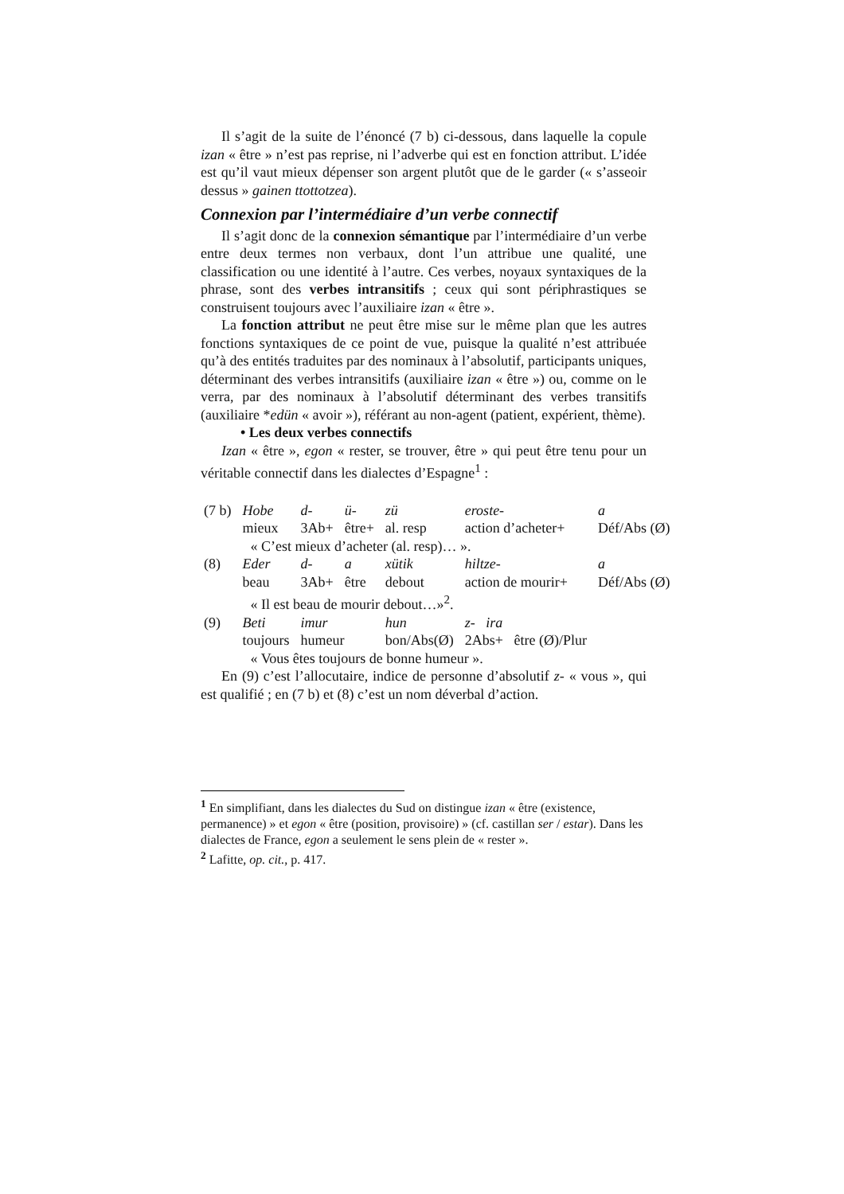Il s’agit de la suite de l’énoncé (7 b) ci-dessous, dans laquelle la copule izan « être » n’est pas reprise, ni l’adverbe qui est en fonction attribut. L’idée est qu’il vaut mieux dépenser son argent plutôt que de le garder (« s’asseoir dessus » gainen ttottotzea).
Connexion par l’intermédiaire d’un verbe connectif
Il s’agit donc de la connexion sémantique par l’intermédiaire d’un verbe entre deux termes non verbaux, dont l’un attribue une qualité, une classification ou une identité à l’autre. Ces verbes, noyaux syntaxiques de la phrase, sont des verbes intransitifs ; ceux qui sont périphrastiques se construisent toujours avec l’auxiliaire izan « être ».
La fonction attribut ne peut être mise sur le même plan que les autres fonctions syntaxiques de ce point de vue, puisque la qualité n’est attribuée qu’à des entités traduites par des nominaux à l’absolutif, participants uniques, déterminant des verbes intransitifs (auxiliaire izan « être ») ou, comme on le verra, par des nominaux à l’absolutif déterminant des verbes transitifs (auxiliaire *edün « avoir »), référant au non-agent (patient, expérient, thème).
• Les deux verbes connectifs
Izan « être », egon « rester, se trouver, être » qui peut être tenu pour un véritable connectif dans les dialectes d’Espagne<sup>1</sup> :
| (7 b) | Hobe | d- | ü- | zü | eroste- | a |
| | mieux | 3Ab+ | être+ | al. resp | action d’acheter+ | Déf/Abs (Ø) |
| | « C’est mieux d’acheter (al. resp)… ». | | | | | |
| (8) | Eder | d- | a | xütik | hiltze- | a |
| | beau | 3Ab+ | être | debout | action de mourir+ | Déf/Abs (Ø) |
| | « Il est beau de mourir debout…»<sup>2</sup>. | | | | | |
| (9) | Beti | imur | | hun | z- ira | |
| | toujours | humeur | | bon/Abs(Ø) | 2Abs+ être (Ø)/Plur | |
| | « Vous êtes toujours de bonne humeur ». | | | | | |
En (9) c’est l’allocutaire, indice de personne d’absolutif z- « vous », qui est qualifié ; en (7 b) et (8) c’est un nom déverbal d’action.
<sup>1</sup> En simplifiant, dans les dialectes du Sud on distingue izan « être (existence, permanence) » et egon « être (position, provisoire) » (cf. castillan ser / estar). Dans les dialectes de France, egon a seulement le sens plein de « rester ».
<sup>2</sup> Lafitte, op. cit., p. 417.